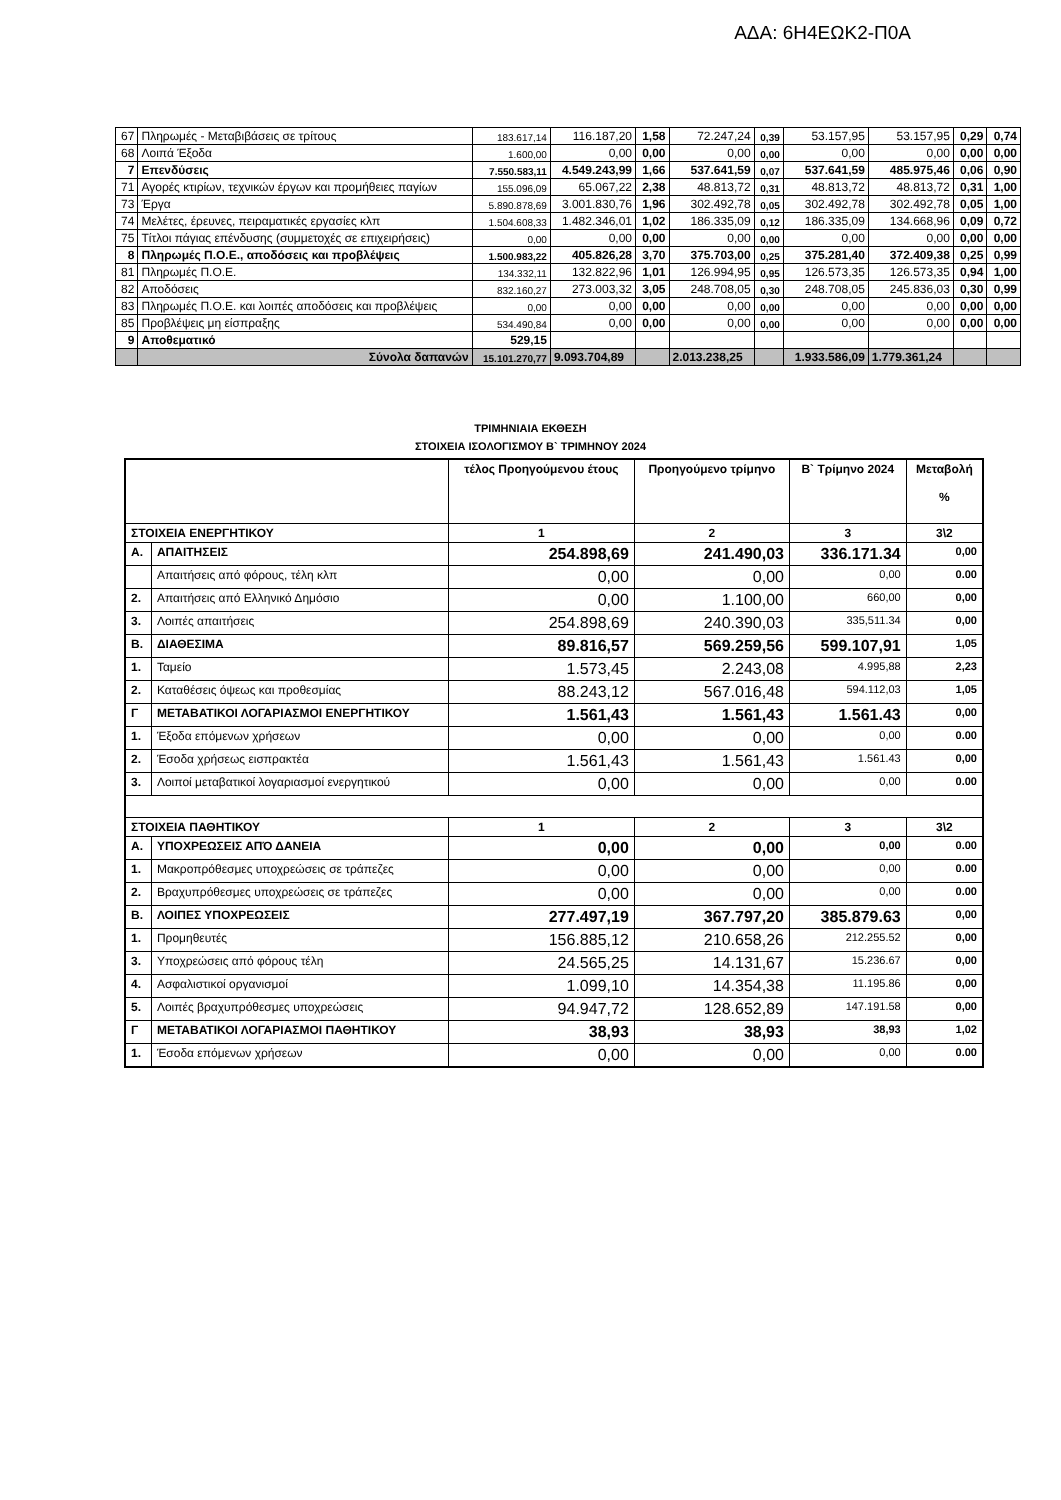ΑΔΑ: 6Η4ΕΩΚ2-Π0Α
| 67 | Πληρωμές - Μεταβιβάσεις σε τρίτους | 183.617,14 | 116.187,20 | 1,58 | 72.247,24 | 0,39 | 53.157,95 | 53.157,95 | 0,29 | 0,74 |
| 68 | Λοιπά Έξοδα | 1.600,00 | 0,00 | 0,00 | 0,00 | 0,00 | 0,00 | 0,00 | 0,00 | 0,00 |
| 7 | Επενδύσεις | 7.550.583,11 | 4.549.243,99 | 1,66 | 537.641,59 | 0,07 | 537.641,59 | 485.975,46 | 0,06 | 0,90 |
| 71 | Αγορές κτιρίων, τεχνικών έργων και προμήθειες παγίων | 155.096,09 | 65.067,22 | 2,38 | 48.813,72 | 0,31 | 48.813,72 | 48.813,72 | 0,31 | 1,00 |
| 73 | Έργα | 5.890.878,69 | 3.001.830,76 | 1,96 | 302.492,78 | 0,05 | 302.492,78 | 302.492,78 | 0,05 | 1,00 |
| 74 | Μελέτες, έρευνες, πειραματικές εργασίες κλπ | 1.504.608,33 | 1.482.346,01 | 1,02 | 186.335,09 | 0,12 | 186.335,09 | 134.668,96 | 0,09 | 0,72 |
| 75 | Τίτλοι πάγιας επένδυσης (συμμετοχές σε επιχειρήσεις) | 0,00 | 0,00 | 0,00 | 0,00 | 0,00 | 0,00 | 0,00 | 0,00 | 0,00 |
| 8 | Πληρωμές Π.Ο.Ε., αποδόσεις και προβλέψεις | 1.500.983,22 | 405.826,28 | 3,70 | 375.703,00 | 0,25 | 375.281,40 | 372.409,38 | 0,25 | 0,99 |
| 81 | Πληρωμές Π.Ο.Ε. | 134.332,11 | 132.822,96 | 1,01 | 126.994,95 | 0,95 | 126.573,35 | 126.573,35 | 0,94 | 1,00 |
| 82 | Αποδόσεις | 832.160,27 | 273.003,32 | 3,05 | 248.708,05 | 0,30 | 248.708,05 | 245.836,03 | 0,30 | 0,99 |
| 83 | Πληρωμές Π.Ο.Ε. και λοιπές αποδόσεις και προβλέψεις | 0,00 | 0,00 | 0,00 | 0,00 | 0,00 | 0,00 | 0,00 | 0,00 | 0,00 |
| 85 | Προβλέψεις μη είσπραξης | 534.490,84 | 0,00 | 0,00 | 0,00 | 0,00 | 0,00 | 0,00 | 0,00 | 0,00 |
| 9 | Αποθεματικό | 529,15 | | | | | | | | |
| | Σύνολα δαπανών | 15.101.270,77 | 9.093.704,89 | | 2.013.238,25 | | 1.933.586,09 | 1.779.361,24 | | |
ΤΡΙΜΗΝΙΑΙΑ ΕΚΘΕΣΗ
ΣΤΟΙΧΕΙΑ ΙΣΟΛΟΓΙΣΜΟΥ Β` ΤΡΙΜΗΝΟΥ 2024
| | | τέλος Προηγούμενου έτους | Προηγούμενο τρίμηνο | Β` Τρίμηνο 2024 | Μεταβολή % |
| --- | --- | --- | --- | --- | --- |
| ΣΤΟΙΧΕΙΑ ΕΝΕΡΓΗΤΙΚΟΥ | | 1 | 2 | 3 | 3\2 |
| Α. | ΑΠΑΙΤΗΣΕΙΣ | 254.898,69 | 241.490,03 | 336.171.34 | 0,00 |
| | Απαιτήσεις από φόρους, τέλη κλπ | 0,00 | 0,00 | 0,00 | 0.00 |
| 2. | Απαιτήσεις από Ελληνικό Δημόσιο | 0,00 | 1.100,00 | 660,00 | 0,00 |
| 3. | Λοιπές απαιτήσεις | 254.898,69 | 240.390,03 | 335,511.34 | 0,00 |
| Β. | ΔΙΑΘΕΣΙΜΑ | 89.816,57 | 569.259,56 | 599.107,91 | 1,05 |
| 1. | Ταμείο | 1.573,45 | 2.243,08 | 4.995,88 | 2,23 |
| 2. | Καταθέσεις όψεως και προθεσμίας | 88.243,12 | 567.016,48 | 594.112,03 | 1,05 |
| Γ | ΜΕΤΑΒΑΤΙΚΟΙ ΛΟΓΑΡΙΑΣΜΟΙ ΕΝΕΡΓΗΤΙΚΟΥ | 1.561,43 | 1.561,43 | 1.561.43 | 0,00 |
| 1. | Έξοδα επόμενων χρήσεων | 0,00 | 0,00 | 0,00 | 0.00 |
| 2. | Έσοδα χρήσεως εισπρακτέα | 1.561,43 | 1.561,43 | 1.561.43 | 0,00 |
| 3. | Λοιποί μεταβατικοί λογαριασμοί ενεργητικού | 0,00 | 0,00 | 0,00 | 0.00 |
| ΣΤΟΙΧΕΙΑ ΠΑΘΗΤΙΚΟΥ | | 1 | 2 | 3 | 3\2 |
| Α. | ΥΠΟΧΡΕΩΣΕΙΣ ΑΠΌ ΔΑΝΕΙΑ | 0,00 | 0,00 | 0,00 | 0.00 |
| 1. | Μακροπρόθεσμες υποχρεώσεις σε τράπεζες | 0,00 | 0,00 | 0,00 | 0.00 |
| 2. | Βραχυπρόθεσμες υποχρεώσεις σε τράπεζες | 0,00 | 0,00 | 0,00 | 0.00 |
| Β. | ΛΟΙΠΕΣ ΥΠΟΧΡΕΩΣΕΙΣ | 277.497,19 | 367.797,20 | 385.879.63 | 0,00 |
| 1. | Προμηθευτές | 156.885,12 | 210.658,26 | 212.255.52 | 0,00 |
| 3. | Υποχρεώσεις από φόρους τέλη | 24.565,25 | 14.131,67 | 15.236.67 | 0,00 |
| 4. | Ασφαλιστικοί οργανισμοί | 1.099,10 | 14.354,38 | 11.195.86 | 0,00 |
| 5. | Λοιπές βραχυπρόθεσμες υποχρεώσεις | 94.947,72 | 128.652,89 | 147.191.58 | 0,00 |
| Γ | ΜΕΤΑΒΑΤΙΚΟΙ ΛΟΓΑΡΙΑΣΜΟΙ ΠΑΘΗΤΙΚΟΥ | 38,93 | 38,93 | 38,93 | 1,02 |
| 1. | Έσοδα επόμενων χρήσεων | 0,00 | 0,00 | 0,00 | 0.00 |